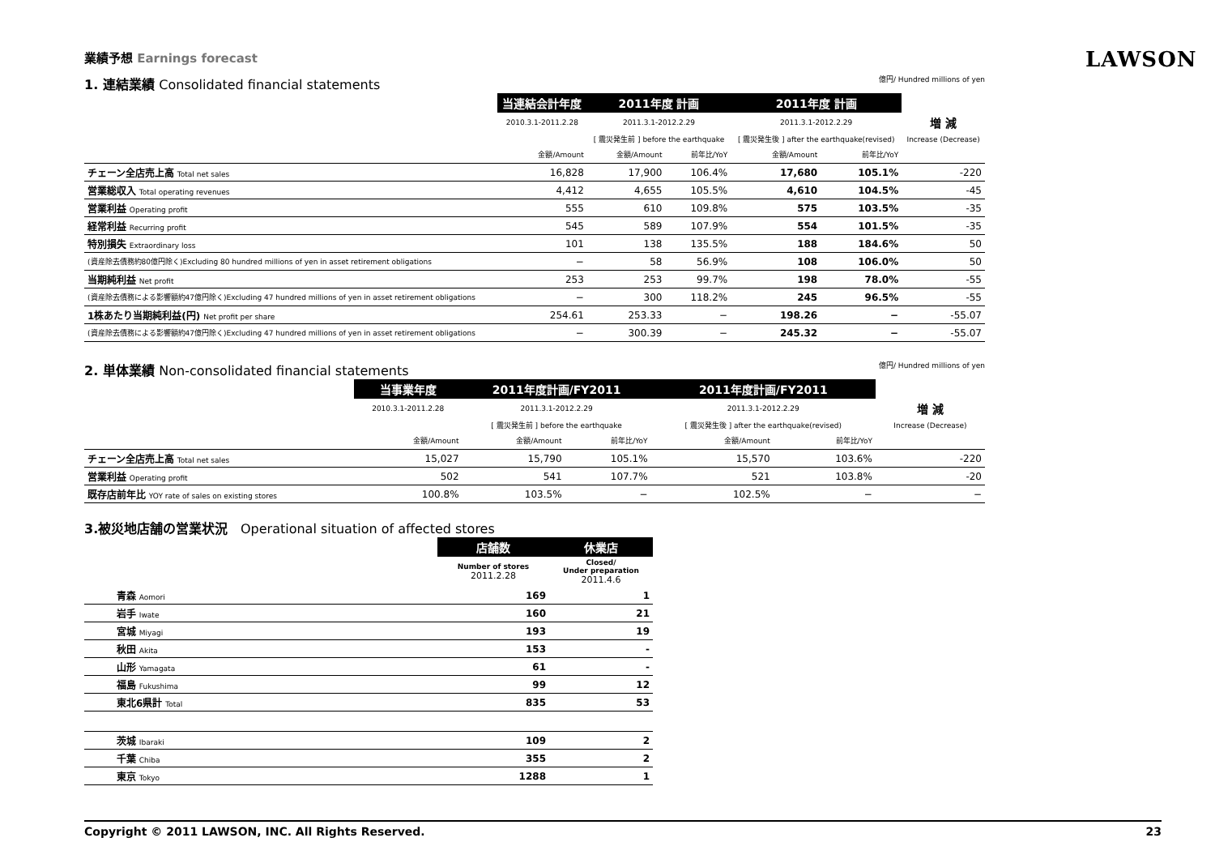LAWSON
業績予想 Earnings forecast
1. 連結業績 Consolidated financial statements 億円/ Hundred millions of yen
| | 当連結会計年度 | 2011年度 計画 | | 2011年度 計画 | | |
| | 2010.3.1-2011.2.28 | 2011.3.1-2012.2.29 | | 2011.3.1-2012.2.29 | | 増 減 |
| | | [ 震災発生前 ] before the earthquake | | [ 震災発生後 ] after the earthquake(revised) | | Increase (Decrease) |
| | 金額/Amount | 金額/Amount | 前年比/YoY | 金額/Amount | 前年比/YoY | |
| チェーン全店売上高 Total net sales | 16,828 | 17,900 | 106.4% | 17,680 | 105.1% | -220 |
| 営業総収入 Total operating revenues | 4,412 | 4,655 | 105.5% | 4,610 | 104.5% | -45 |
| 営業利益 Operating profit | 555 | 610 | 109.8% | 575 | 103.5% | -35 |
| 経常利益 Recurring profit | 545 | 589 | 107.9% | 554 | 101.5% | -35 |
| 特別損失 Extraordinary loss | 101 | 138 | 135.5% | 188 | 184.6% | 50 |
| (資産除去債務約80億円除く)Excluding 80 hundred millions of yen in asset retirement obligations | − | 58 | 56.9% | 108 | 106.0% | 50 |
| 当期純利益 Net profit | 253 | 253 | 99.7% | 198 | 78.0% | -55 |
| (資産除去債務による影響額約47億円除く)Excluding 47 hundred millions of yen in asset retirement obligations | − | 300 | 118.2% | 245 | 96.5% | -55 |
| 1株あたり当期純利益(円) Net profit per share | 254.61 | 253.33 | − | 198.26 | − | -55.07 |
| (資産除去債務による影響額約47億円除く)Excluding 47 hundred millions of yen in asset retirement obligations | − | 300.39 | − | 245.32 | − | -55.07 |
2. 単体業績 Non-consolidated financial statements 億円/ Hundred millions of yen
| | 当事業年度 | 2011年度計画/FY2011 | | 2011年度計画/FY2011 | | |
| | 2010.3.1-2011.2.28 | 2011.3.1-2012.2.29 | | 2011.3.1-2012.2.29 | | 増 減 |
| | | [ 震災発生前 ] before the earthquake | | [ 震災発生後 ] after the earthquake(revised) | | Increase (Decrease) |
| | 金額/Amount | 金額/Amount | 前年比/YoY | 金額/Amount | 前年比/YoY | |
| チェーン全店売上高 Total net sales | 15,027 | 15,790 | 105.1% | 15,570 | 103.6% | -220 |
| 営業利益 Operating profit | 502 | 541 | 107.7% | 521 | 103.8% | -20 |
| 既存店前年比 YOY rate of sales on existing stores | 100.8% | 103.5% | − | 102.5% | − | − |
3.被災地店舗の営業状況 Operational situation of affected stores
| | 店舗数 | 休業店 |
| | Number of stores 2011.2.28 | Closed/ Under preparation 2011.4.6 |
| 青森 Aomori | 169 | 1 |
| 岩手 Iwate | 160 | 21 |
| 宮城 Miyagi | 193 | 19 |
| 秋田 Akita | 153 | - |
| 山形 Yamagata | 61 | - |
| 福島 Fukushima | 99 | 12 |
| 東北6県計 Total | 835 | 53 |
| 茨城 Ibaraki | 109 | 2 |
| 千葉 Chiba | 355 | 2 |
| 東京 Tokyo | 1288 | 1 |
Copyright © 2011 LAWSON, INC. All Rights Reserved. 23